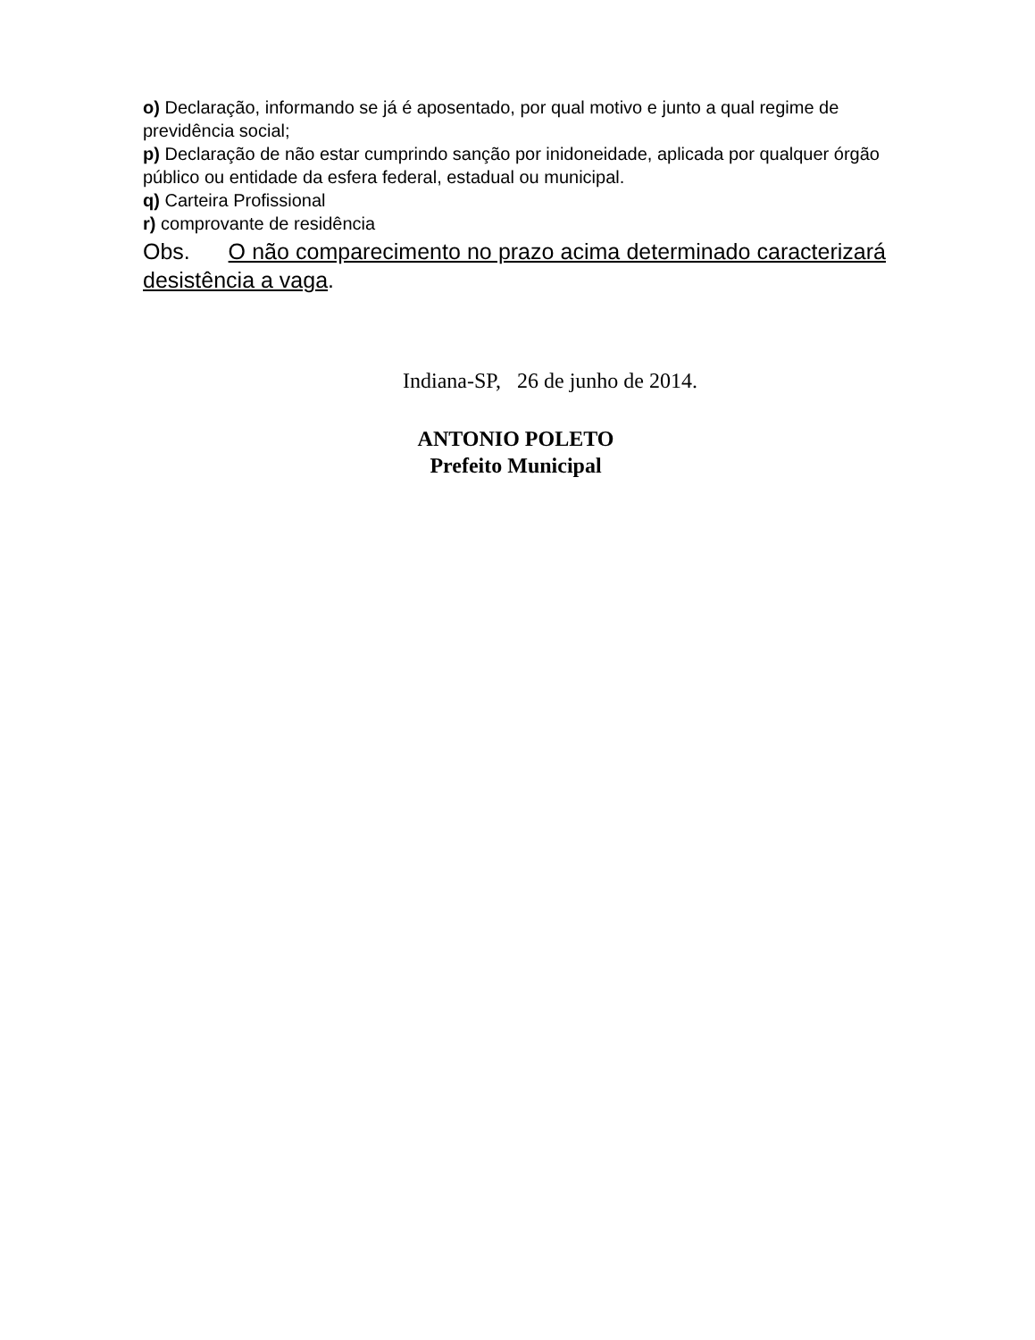o) Declaração, informando se já é aposentado, por qual motivo e junto a qual regime de previdência social;
p) Declaração de não estar cumprindo sanção por inidoneidade, aplicada por qualquer órgão público ou entidade da esfera federal, estadual ou municipal.
q) Carteira Profissional
r) comprovante de residência
Obs. O não comparecimento no prazo acima determinado caracterizará desistência a vaga.
Indiana-SP, 26 de junho de 2014.
ANTONIO POLETO
Prefeito Municipal